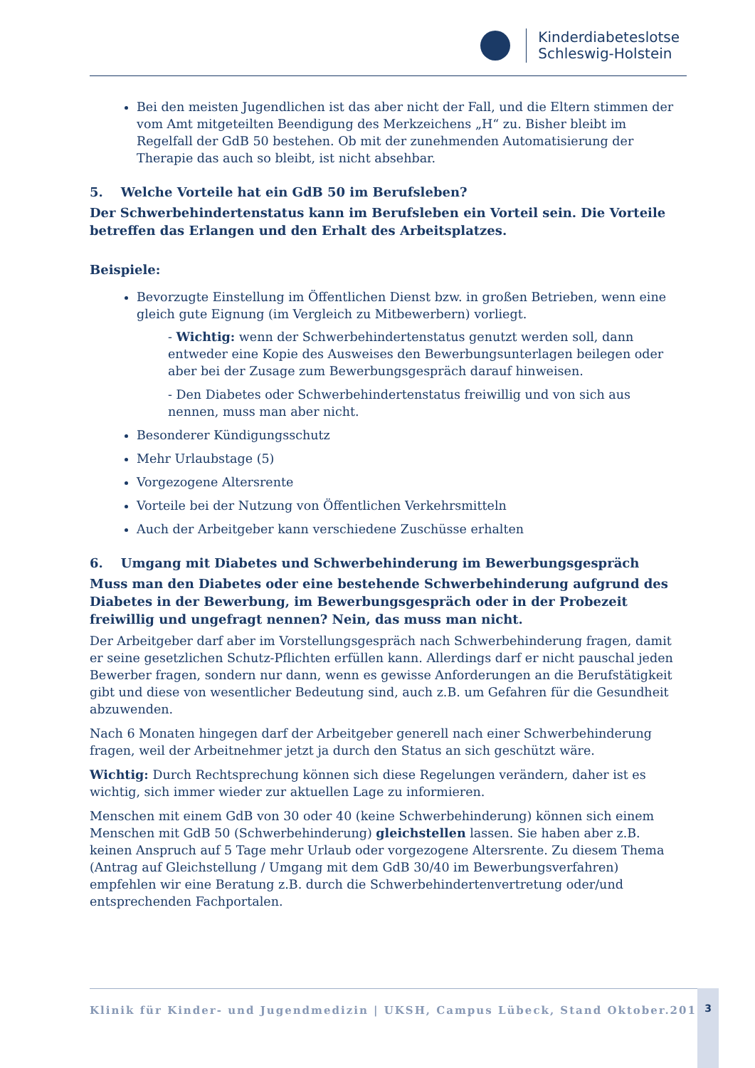Kinderdiabeteslotse
Schleswig-Holstein
Bei den meisten Jugendlichen ist das aber nicht der Fall, und die Eltern stimmen der vom Amt mitgeteilten Beendigung des Merkzeichens „H“ zu. Bisher bleibt im Regelfall der GdB 50 bestehen. Ob mit der zunehmenden Automatisierung der Therapie das auch so bleibt, ist nicht absehbar.
5. Welche Vorteile hat ein GdB 50 im Berufsleben?
Der Schwerbehindertenstatus kann im Berufsleben ein Vorteil sein. Die Vorteile betreffen das Erlangen und den Erhalt des Arbeitsplatzes.
Beispiele:
Bevorzugte Einstellung im Öffentlichen Dienst bzw. in großen Betrieben, wenn eine gleich gute Eignung (im Vergleich zu Mitbewerbern) vorliegt.
- Wichtig: wenn der Schwerbehindertenstatus genutzt werden soll, dann entweder eine Kopie des Ausweises den Bewerbungsunterlagen beilegen oder aber bei der Zusage zum Bewerbungsgespräch darauf hinweisen.
- Den Diabetes oder Schwerbehindertenstatus freiwillig und von sich aus nennen, muss man aber nicht.
Besonderer Kündigungsschutz
Mehr Urlaubstage (5)
Vorgezogene Altersrente
Vorteile bei der Nutzung von Öffentlichen Verkehrsmitteln
Auch der Arbeitgeber kann verschiedene Zuschüsse erhalten
6. Umgang mit Diabetes und Schwerbehinderung im Bewerbungsgespräch
Muss man den Diabetes oder eine bestehende Schwerbehinderung aufgrund des Diabetes in der Bewerbung, im Bewerbungsgespräch oder in der Probezeit freiwillig und ungefragt nennen? Nein, das muss man nicht.
Der Arbeitgeber darf aber im Vorstellungsgespräch nach Schwerbehinderung fragen, damit er seine gesetzlichen Schutz-Pflichten erfüllen kann. Allerdings darf er nicht pauschal jeden Bewerber fragen, sondern nur dann, wenn es gewisse Anforderungen an die Berufstätigkeit gibt und diese von wesentlicher Bedeutung sind, auch z.B. um Gefahren für die Gesundheit abzuwenden.
Nach 6 Monaten hingegen darf der Arbeitgeber generell nach einer Schwerbehinderung fragen, weil der Arbeitnehmer jetzt ja durch den Status an sich geschützt wäre.
Wichtig: Durch Rechtsprechung können sich diese Regelungen verändern, daher ist es wichtig, sich immer wieder zur aktuellen Lage zu informieren.
Menschen mit einem GdB von 30 oder 40 (keine Schwerbehinderung) können sich einem Menschen mit GdB 50 (Schwerbehinderung) gleichstellen lassen. Sie haben aber z.B. keinen Anspruch auf 5 Tage mehr Urlaub oder vorgezogene Altersrente. Zu diesem Thema (Antrag auf Gleichstellung / Umgang mit dem GdB 30/40 im Bewerbungsverfahren) empfehlen wir eine Beratung z.B. durch die Schwerbehindertenvertretung oder/und entsprechenden Fachportalen.
Klinik für Kinder- und Jugendmedizin | UKSH, Campus Lübeck, Stand Oktober.2016 3